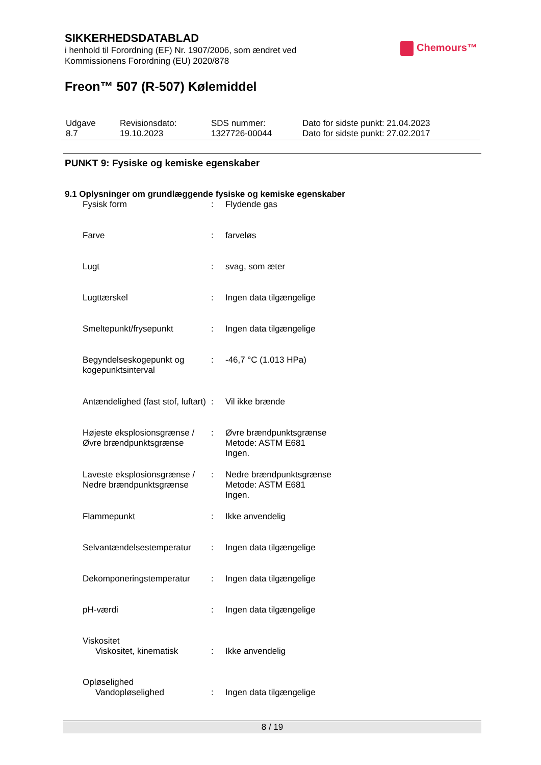SIKKERHEDSDATABLAD
i henhold til Forordning (EF) Nr. 1907/2006, som ændret ved
Kommissionens Forordning (EU) 2020/878
Chemours™
Freon™ 507 (R-507) Kølemiddel
| Udgave 8.7 | Revisionsdato: 19.10.2023 | SDS nummer: 1327726-00044 | Dato for sidste punkt: 21.04.2023 Dato for sidste punkt: 27.02.2017 |
PUNKT 9: Fysiske og kemiske egenskaber
9.1 Oplysninger om grundlæggende fysiske og kemiske egenskaber
| Fysisk form | : | Flydende gas |
| Farve | : | farveløs |
| Lugt | : | svag, som æter |
| Lugttærskel | : | Ingen data tilgængelige |
| Smeltepunkt/frysepunkt | : | Ingen data tilgængelige |
| Begyndelseskogepunkt og kogepunktsinterval | : | -46,7 °C (1.013 HPa) |
| Antændelighed (fast stof, luftart) | : | Vil ikke brænde |
| Højeste eksplosionsgrænse / Øvre brændpunktsgrænse | : | Øvre brændpunktsgrænse Metode: ASTM E681 Ingen. |
| Laveste eksplosionsgrænse / Nedre brændpunktsgrænse | : | Nedre brændpunktsgrænse Metode: ASTM E681 Ingen. |
| Flammepunkt | : | Ikke anvendelig |
| Selvantændelsestemperatur | : | Ingen data tilgængelige |
| Dekomponeringstemperatur | : | Ingen data tilgængelige |
| pH-værdi | : | Ingen data tilgængelige |
| Viskositet | | |
| Viskositet, kinematisk | : | Ikke anvendelig |
| Opløselighed | | |
| Vandopløselighed | : | Ingen data tilgængelige |
8 / 19